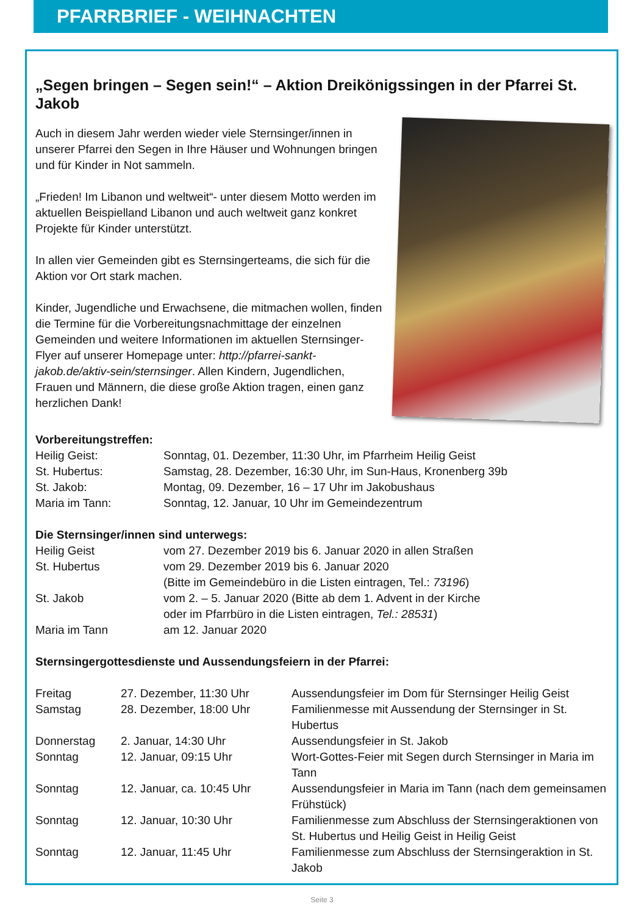PFARRBRIEF - WEIHNACHTEN
„Segen bringen – Segen sein!“ – Aktion Dreikönigssingen in der Pfarrei St. Jakob
Auch in diesem Jahr werden wieder viele Sternsinger/innen in unserer Pfarrei den Segen in Ihre Häuser und Wohnungen bringen und für Kinder in Not sammeln.
„Frieden! Im Libanon und weltweit“- unter diesem Motto werden im aktuellen Beispielland Libanon und auch weltweit ganz konkret Projekte für Kinder unterstützt.
In allen vier Gemeinden gibt es Sternsingerteams, die sich für die Aktion vor Ort stark machen.
Kinder, Jugendliche und Erwachsene, die mitmachen wollen, finden die Termine für die Vorbereitungsnachmittage der einzelnen Gemeinden und weitere Informationen im aktuellen Sternsinger-Flyer auf unserer Homepage unter: http://pfarrei-sankt-jakob.de/aktiv-sein/sternsinger. Allen Kindern, Jugendlichen, Frauen und Männern, die diese große Aktion tragen, einen ganz herzlichen Dank!
Vorbereitungstreffen:
| Heilig Geist: | Sonntag, 01. Dezember, 11:30 Uhr, im Pfarrheim Heilig Geist |
| St. Hubertus: | Samstag, 28. Dezember, 16:30 Uhr, im Sun-Haus, Kronenberg 39b |
| St. Jakob: | Montag, 09. Dezember, 16 – 17 Uhr im Jakobushaus |
| Maria im Tann: | Sonntag, 12. Januar, 10 Uhr im Gemeindezentrum |
Die Sternsinger/innen sind unterwegs:
| Heilig Geist | vom 27. Dezember 2019 bis 6. Januar 2020 in allen Straßen |
| St. Hubertus | vom 29. Dezember 2019 bis 6. Januar 2020 (Bitte im Gemeindebüro in die Listen eintragen, Tel.: 73196 ) |
| St. Jakob | vom 2. – 5. Januar 2020 (Bitte ab dem 1. Advent in der Kirche oder im Pfarrbüro in die Listen eintragen, Tel.: 28531 ) |
| Maria im Tann | am 12. Januar 2020 |
Sternsingergottesdienste und Aussendungsfeiern in der Pfarrei:
| Freitag | 27. Dezember, 11:30 Uhr | Aussendungsfeier im Dom für Sternsinger Heilig Geist |
| Samstag | 28. Dezember, 18:00 Uhr | Familienmesse mit Aussendung der Sternsinger in St. Hubertus |
| Donnerstag | 2. Januar, 14:30 Uhr | Aussendungsfeier in St. Jakob |
| Sonntag | 12. Januar, 09:15 Uhr | Wort-Gottes-Feier mit Segen durch Sternsinger in Maria im Tann |
| Sonntag | 12. Januar, ca. 10:45 Uhr | Aussendungsfeier in Maria im Tann (nach dem gemeinsamen Frühstück) |
| Sonntag | 12. Januar, 10:30 Uhr | Familienmesse zum Abschluss der Sternsingeraktionen von St. Hubertus und Heilig Geist in Heilig Geist |
| Sonntag | 12. Januar, 11:45 Uhr | Familienmesse zum Abschluss der Sternsingeraktion in St. Jakob |
Seite 3